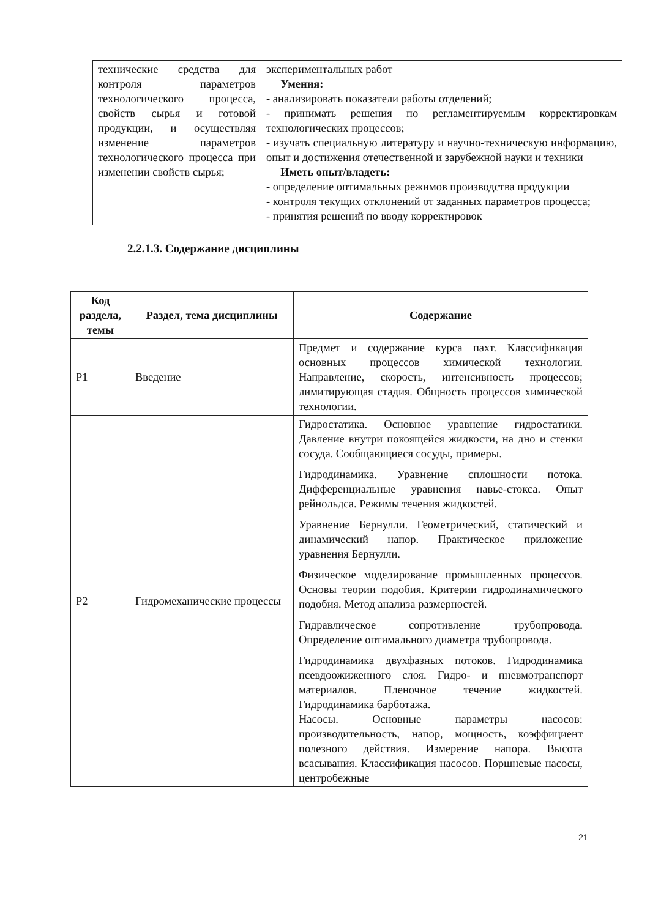| технические средства для контроля параметров технологического процесса, свойств сырья и готовой продукции, и осуществляя изменение параметров технологического процесса при изменении свойств сырья; | экспериментальных работ Умения: - анализировать показатели работы отделений; - принимать решения по регламентируемым корректировкам технологических процессов; - изучать специальную литературу и научно-техническую информацию, опыт и достижения отечественной и зарубежной науки и техники Иметь опыт/владеть: - определение оптимальных режимов производства продукции - контроля текущих отклонений от заданных параметров процесса; - принятия решений по вводу корректировок |
2.2.1.3. Содержание дисциплины
| Код раздела, темы | Раздел, тема дисциплины | Содержание |
| --- | --- | --- |
| Р1 | Введение | Предмет и содержание курса пахт. Классификация основных процессов химической технологии. Направление, скорость, интенсивность процессов; лимитирующая стадия. Общность процессов химической технологии. |
| Р2 | Гидромеханические процессы | Гидростатика. Основное уравнение гидростатики. Давление внутри покоящейся жидкости, на дно и стенки сосуда. Сообщающиеся сосуды, примеры. Гидродинамика. Уравнение сплошности потока. Дифференциальные уравнения навье-стокса. Опыт рейнольдса. Режимы течения жидкостей. Уравнение Бернулли. Геометрический, статический и динамический напор. Практическое приложение уравнения Бернулли. Физическое моделирование промышленных процессов. Основы теории подобия. Критерии гидродинамического подобия. Метод анализа размерностей. Гидравлическое сопротивление трубопровода. Определение оптимального диаметра трубопровода. Гидродинамика двухфазных потоков. Гидродинамика псевдоожиженного слоя. Гидро- и пневмотранспорт материалов. Пленочное течение жидкостей. Гидродинамика барботажа. Насосы. Основные параметры насосов: производительность, напор, мощность, коэффициент полезного действия. Измерение напора. Высота всасывания. Классификация насосов. Поршневые насосы, центробежные |
21